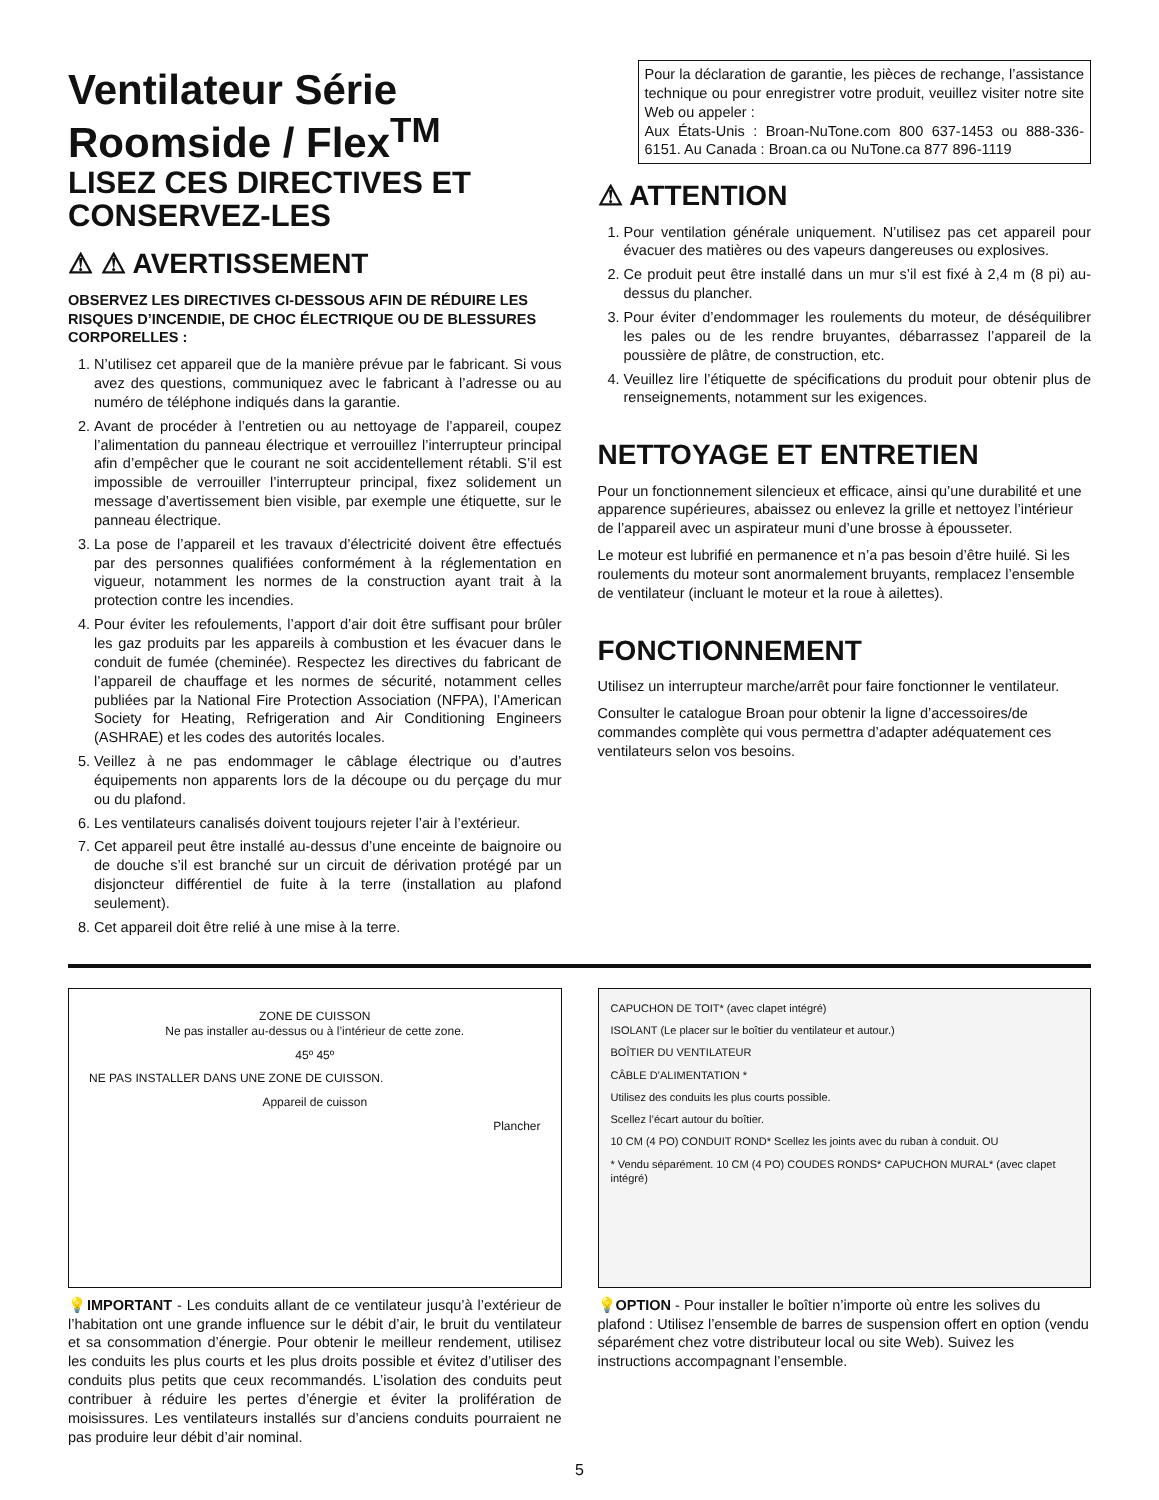Ventilateur Série Roomside / Flex<sup>TM</sup>
LISEZ CES DIRECTIVES ET CONSERVEZ-LES
⚠ ⚠ AVERTISSEMENT
OBSERVEZ LES DIRECTIVES CI-DESSOUS AFIN DE RÉDUIRE LES RISQUES D’INCENDIE, DE CHOC ÉLECTRIQUE OU DE BLESSURES CORPORELLES :
1. N’utilisez cet appareil que de la manière prévue par le fabricant. Si vous avez des questions, communiquez avec le fabricant à l’adresse ou au numéro de téléphone indiqués dans la garantie.
2. Avant de procéder à l’entretien ou au nettoyage de l’appareil, coupez l’alimentation du panneau électrique et verrouillez l’interrupteur principal afin d’empêcher que le courant ne soit accidentellement rétabli. S’il est impossible de verrouiller l’interrupteur principal, fixez solidement un message d’avertissement bien visible, par exemple une étiquette, sur le panneau électrique.
3. La pose de l’appareil et les travaux d’électricité doivent être effectués par des personnes qualifiées conformément à la réglementation en vigueur, notamment les normes de la construction ayant trait à la protection contre les incendies.
4. Pour éviter les refoulements, l’apport d’air doit être suffisant pour brûler les gaz produits par les appareils à combustion et les évacuer dans le conduit de fumée (cheminée). Respectez les directives du fabricant de l’appareil de chauffage et les normes de sécurité, notamment celles publiées par la National Fire Protection Association (NFPA), l’American Society for Heating, Refrigeration and Air Conditioning Engineers (ASHRAE) et les codes des autorités locales.
5. Veillez à ne pas endommager le câblage électrique ou d’autres équipements non apparents lors de la découpe ou du perçage du mur ou du plafond.
6. Les ventilateurs canalisés doivent toujours rejeter l’air à l’extérieur.
7. Cet appareil peut être installé au-dessus d’une enceinte de baignoire ou de douche s’il est branché sur un circuit de dérivation protégé par un disjoncteur différentiel de fuite à la terre (installation au plafond seulement).
8. Cet appareil doit être relié à une mise à la terre.
Pour la déclaration de garantie, les pièces de rechange, l’assistance technique ou pour enregistrer votre produit, veuillez visiter notre site Web ou appeler :
Aux États-Unis : Broan-NuTone.com 800 637-1453 ou 888-336-6151. Au Canada : Broan.ca ou NuTone.ca 877 896-1119
⚠ ATTENTION
1. Pour ventilation générale uniquement. N’utilisez pas cet appareil pour évacuer des matières ou des vapeurs dangereuses ou explosives.
2. Ce produit peut être installé dans un mur s’il est fixé à 2,4 m (8 pi) au-dessus du plancher.
3. Pour éviter d’endommager les roulements du moteur, de déséquilibrer les pales ou de les rendre bruyantes, débarrassez l’appareil de la poussière de plâtre, de construction, etc.
4. Veuillez lire l’étiquette de spécifications du produit pour obtenir plus de renseignements, notamment sur les exigences.
NETTOYAGE ET ENTRETIEN
Pour un fonctionnement silencieux et efficace, ainsi qu’une durabilité et une apparence supérieures, abaissez ou enlevez la grille et nettoyez l’intérieur de l’appareil avec un aspirateur muni d’une brosse à épousseter.
Le moteur est lubrifié en permanence et n’a pas besoin d’être huilé. Si les roulements du moteur sont anormalement bruyants, remplacez l’ensemble de ventilateur (incluant le moteur et la roue à ailettes).
FONCTIONNEMENT
Utilisez un interrupteur marche/arrêt pour faire fonctionner le ventilateur.
Consulter le catalogue Broan pour obtenir la ligne d’accessoires/de commandes complète qui vous permettra d’adapter adéquatement ces ventilateurs selon vos besoins.
ZONE DE CUISSON
Ne pas installer au-dessus ou à l’intérieur de cette zone.
45º 45º
NE PAS INSTALLER DANS UNE ZONE DE CUISSON.
Appareil de cuisson
Plancher
💡IMPORTANT - Les conduits allant de ce ventilateur jusqu’à l’extérieur de l’habitation ont une grande influence sur le débit d’air, le bruit du ventilateur et sa consommation d’énergie. Pour obtenir le meilleur rendement, utilisez les conduits les plus courts et les plus droits possible et évitez d’utiliser des conduits plus petits que ceux recommandés. L’isolation des conduits peut contribuer à réduire les pertes d’énergie et éviter la prolifération de moisissures. Les ventilateurs installés sur d’anciens conduits pourraient ne pas produire leur débit d’air nominal.
CAPUCHON DE TOIT* (avec clapet intégré)
ISOLANT (Le placer sur le boîtier du ventilateur et autour.)
BOÎTIER DU VENTILATEUR
CÂBLE D’ALIMENTATION *
Utilisez des conduits les plus courts possible.
Scellez l’écart autour du boîtier.
10 CM (4 PO) CONDUIT ROND* Scellez les joints avec du ruban à conduit. OU
* Vendu séparément. 10 CM (4 PO) COUDES RONDS* CAPUCHON MURAL* (avec clapet intégré)
💡OPTION - Pour installer le boîtier n’importe où entre les solives du plafond : Utilisez l’ensemble de barres de suspension offert en option (vendu séparément chez votre distributeur local ou site Web). Suivez les instructions accompagnant l’ensemble.
5